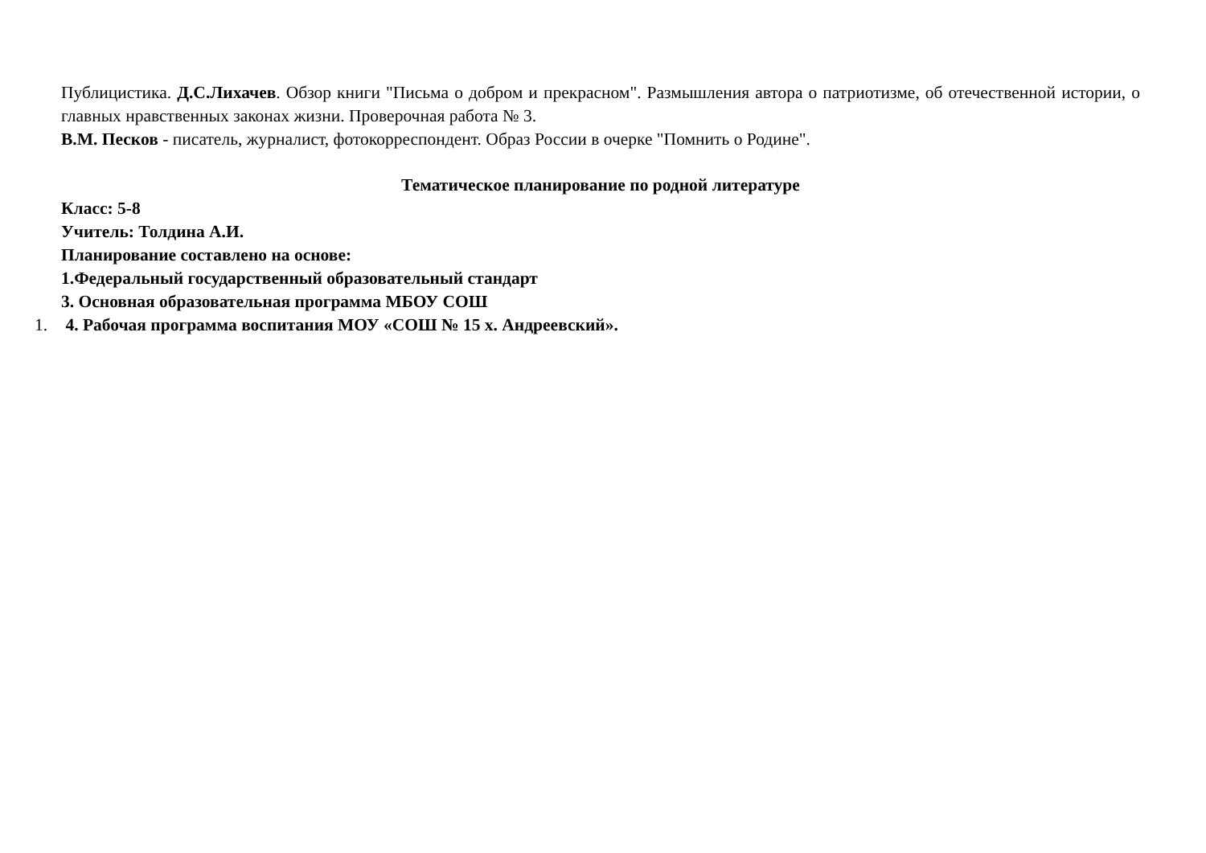Публицистика. Д.С.Лихачев. Обзор книги "Письма о добром и прекрасном". Размышления автора о патриотизме, об отечественной истории, о главных нравственных законах жизни. Проверочная работа № 3.
В.М. Песков - писатель, журналист, фотокорреспондент. Образ России в очерке "Помнить о Родине".
Тематическое планирование по родной литературе
Класс: 5-8
Учитель: Толдина А.И.
Планирование составлено на основе:
1.Федеральный государственный образовательный стандарт
3. Основная образовательная программа МБОУ СОШ
1. 4. Рабочая программа воспитания МОУ «СОШ № 15 х. Андреевский».